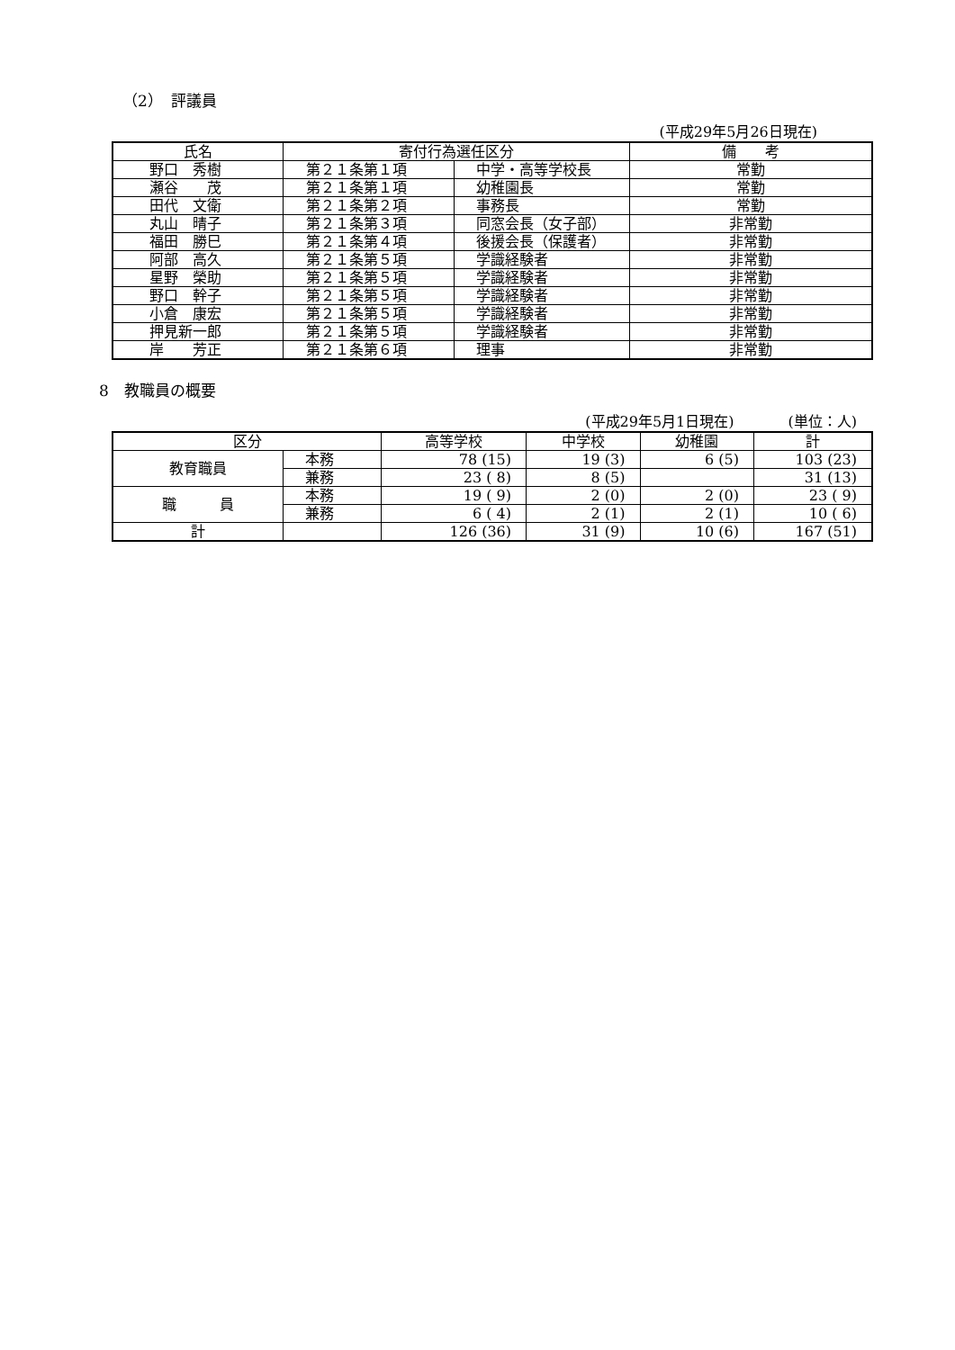（2）　評議員
(平成29年5月26日現在)
| 氏名 | 寄付行為選任区分 | | 備 考 |
| --- | --- | --- | --- |
| 野口 秀樹 | 第２１条第１項 | 中学・高等学校長 | 常勤 |
| 瀬谷 茂 | 第２１条第１項 | 幼稚園長 | 常勤 |
| 田代 文衛 | 第２１条第２項 | 事務長 | 常勤 |
| 丸山 晴子 | 第２１条第３項 | 同窓会長（女子部） | 非常勤 |
| 福田 勝巳 | 第２１条第４項 | 後援会長（保護者） | 非常勤 |
| 阿部 高久 | 第２１条第５項 | 学識経験者 | 非常勤 |
| 星野 榮助 | 第２１条第５項 | 学識経験者 | 非常勤 |
| 野口 幹子 | 第２１条第５項 | 学識経験者 | 非常勤 |
| 小倉 康宏 | 第２１条第５項 | 学識経験者 | 非常勤 |
| 押見新一郎 | 第２１条第５項 | 学識経験者 | 非常勤 |
| 岸 芳正 | 第２１条第６項 | 理事 | 非常勤 |
8　教職員の概要
(平成29年5月1日現在) (単位：人)
| 区分 | | 高等学校 | 中学校 | 幼稚園 | 計 |
| --- | --- | --- | --- | --- | --- |
| 教育職員 | 本務 | 78 (15) | 19 (3) | 6 (5) | 103 (23) |
| | 兼務 | 23 ( 8) | 8 (5) | | 31 (13) |
| 職 員 | 本務 | 19 ( 9) | 2 (0) | 2 (0) | 23 ( 9) |
| | 兼務 | 6 ( 4) | 2 (1) | 2 (1) | 10 ( 6) |
| 計 | | 126 (36) | 31 (9) | 10 (6) | 167 (51) |